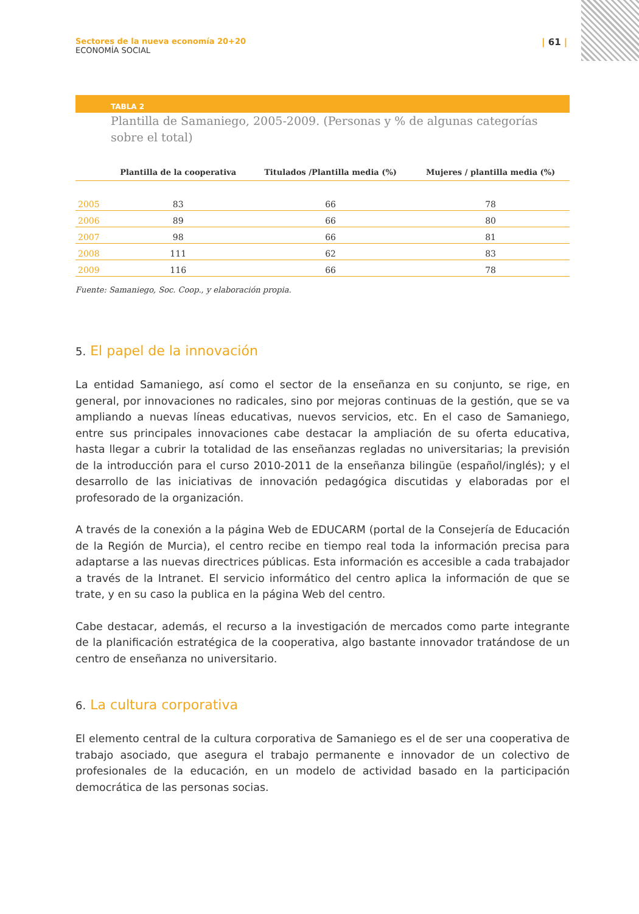Sectores de la nueva economía 20+20
ECONOMÍA SOCIAL
| 61 |
TABLA 2
Plantilla de Samaniego, 2005-2009. (Personas y % de algunas categorías sobre el total)
| | Plantilla de la cooperativa | Titulados /Plantilla media (%) | Mujeres / plantilla media (%) |
| --- | --- | --- | --- |
| 2005 | 83 | 66 | 78 |
| 2006 | 89 | 66 | 80 |
| 2007 | 98 | 66 | 81 |
| 2008 | 111 | 62 | 83 |
| 2009 | 116 | 66 | 78 |
Fuente: Samaniego, Soc. Coop., y elaboración propia.
5. El papel de la innovación
La entidad Samaniego, así como el sector de la enseñanza en su conjunto, se rige, en general, por innovaciones no radicales, sino por mejoras continuas de la gestión, que se va ampliando a nuevas líneas educativas, nuevos servicios, etc. En el caso de Samaniego, entre sus principales innovaciones cabe destacar la ampliación de su oferta educativa, hasta llegar a cubrir la totalidad de las enseñanzas regladas no universitarias; la previsión de la introducción para el curso 2010-2011 de la enseñanza bilingüe (español/inglés); y el desarrollo de las iniciativas de innovación pedagógica discutidas y elaboradas por el profesorado de la organización.
A través de la conexión a la página Web de EDUCARM (portal de la Consejería de Educación de la Región de Murcia), el centro recibe en tiempo real toda la información precisa para adaptarse a las nuevas directrices públicas. Esta información es accesible a cada trabajador a través de la Intranet. El servicio informático del centro aplica la información de que se trate, y en su caso la publica en la página Web del centro.
Cabe destacar, además, el recurso a la investigación de mercados como parte integrante de la planificación estratégica de la cooperativa, algo bastante innovador tratándose de un centro de enseñanza no universitario.
6. La cultura corporativa
El elemento central de la cultura corporativa de Samaniego es el de ser una cooperativa de trabajo asociado, que asegura el trabajo permanente e innovador de un colectivo de profesionales de la educación, en un modelo de actividad basado en la participación democrática de las personas socias.